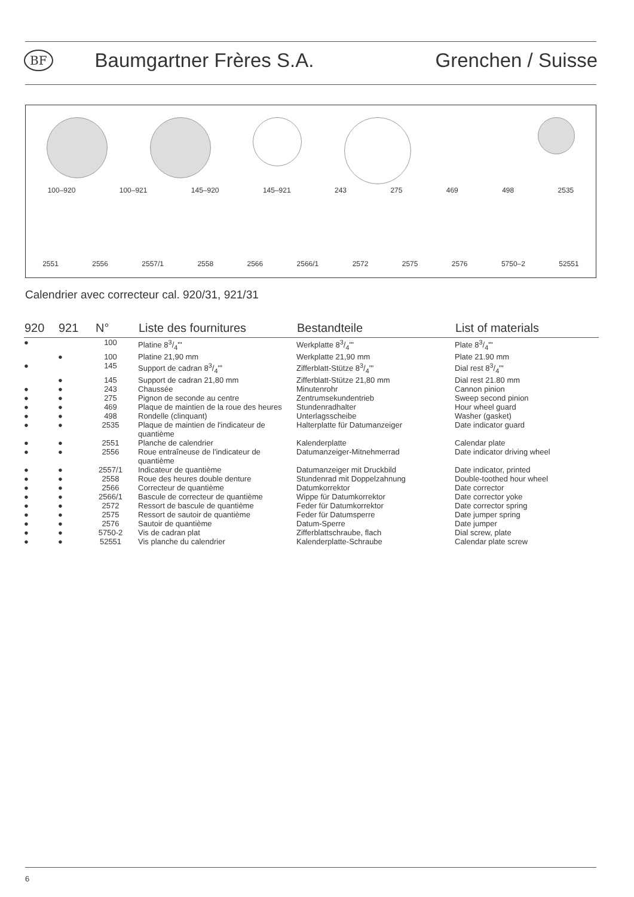BF
Baumgartner Frères S.A. Grenchen / Suisse
100–920 100–921 145–920 145–921 243 275 469 498 2535
2551 2556 2557/1 2558 2566 2566/1 2572 2575 2576 5750–2 52551
Calendrier avec correcteur cal. 920/31, 921/31
| 920 | 921 | N° | Liste des fournitures | Bestandteile | List of materials |
| --- | --- | --- | --- | --- | --- |
| ● | | 100 | Platine 83/4''' | Werkplatte 83/4''' | Plate 83/4''' |
| | ● | 100 | Platine 21,90 mm | Werkplatte 21,90 mm | Plate 21.90 mm |
| ● | | 145 | Support de cadran 83/4''' | Zifferblatt-Stütze 83/4''' | Dial rest 83/4''' |
| | ● | 145 | Support de cadran 21,80 mm | Zifferblatt-Stütze 21,80 mm | Dial rest 21.80 mm |
| ● | ● | 243 | Chaussée | Minutenrohr | Cannon pinion |
| ● | ● | 275 | Pignon de seconde au centre | Zentrumsekundentrieb | Sweep second pinion |
| ● | ● | 469 | Plaque de maintien de la roue des heures | Stundenradhalter | Hour wheel guard |
| ● | ● | 498 | Rondelle (clinquant) | Unterlagsscheibe | Washer (gasket) |
| ● | ● | 2535 | Plaque de maintien de l'indicateur de quantième | Halterplatte für Datumanzeiger | Date indicator guard |
| ● | ● | 2551 | Planche de calendrier | Kalenderplatte | Calendar plate |
| ● | ● | 2556 | Roue entraîneuse de l'indicateur de quantième | Datumanzeiger-Mitnehmerrad | Date indicator driving wheel |
| ● | ● | 2557/1 | Indicateur de quantième | Datumanzeiger mit Druckbild | Date indicator, printed |
| ● | ● | 2558 | Roue des heures double denture | Stundenrad mit Doppelzahnung | Double-toothed hour wheel |
| ● | ● | 2566 | Correcteur de quantième | Datumkorrektor | Date corrector |
| ● | ● | 2566/1 | Bascule de correcteur de quantième | Wippe für Datumkorrektor | Date corrector yoke |
| ● | ● | 2572 | Ressort de bascule de quantième | Feder für Datumkorrektor | Date corrector spring |
| ● | ● | 2575 | Ressort de sautoir de quantième | Feder für Datumsperre | Date jumper spring |
| ● | ● | 2576 | Sautoir de quantième | Datum-Sperre | Date jumper |
| ● | ● | 5750-2 | Vis de cadran plat | Zifferblattschraube, flach | Dial screw, plate |
| ● | ● | 52551 | Vis planche du calendrier | Kalenderplatte-Schraube | Calendar plate screw |
6